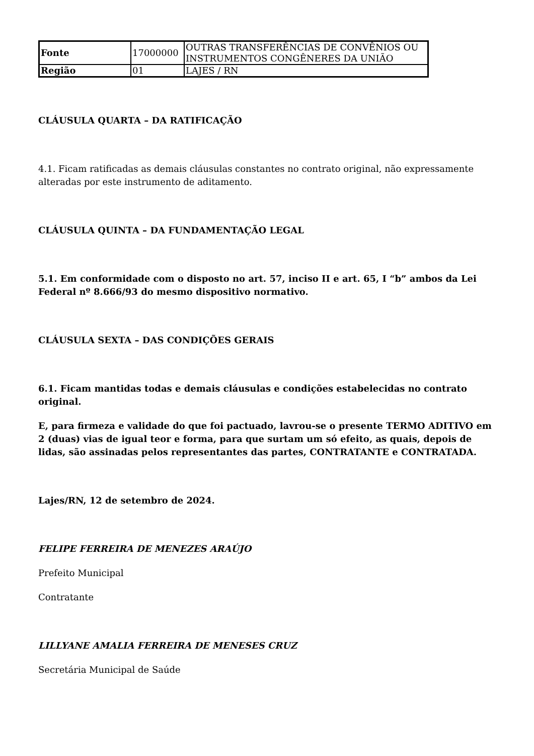| Fonte | 17000000 | OUTRAS TRANSFERÊNCIAS DE CONVÊNIOS OU INSTRUMENTOS CONGÊNERES DA UNIÃO |
| Região | 01 | LAJES / RN |
CLÁUSULA QUARTA – DA RATIFICAÇÃO
4.1. Ficam ratificadas as demais cláusulas constantes no contrato original, não expressamente alteradas por este instrumento de aditamento.
CLÁUSULA QUINTA – DA FUNDAMENTAÇÃO LEGAL
5.1. Em conformidade com o disposto no art. 57, inciso II e art. 65, I “b” ambos da Lei Federal nº 8.666/93 do mesmo dispositivo normativo.
CLÁUSULA SEXTA – DAS CONDIÇÕES GERAIS
6.1. Ficam mantidas todas e demais cláusulas e condições estabelecidas no contrato original.
E, para firmeza e validade do que foi pactuado, lavrou-se o presente TERMO ADITIVO em 2 (duas) vias de igual teor e forma, para que surtam um só efeito, as quais, depois de lidas, são assinadas pelos representantes das partes, CONTRATANTE e CONTRATADA.
Lajes/RN, 12 de setembro de 2024.
FELIPE FERREIRA DE MENEZES ARAÚJO
Prefeito Municipal
Contratante
LILLYANE AMALIA FERREIRA DE MENESES CRUZ
Secretária Municipal de Saúde